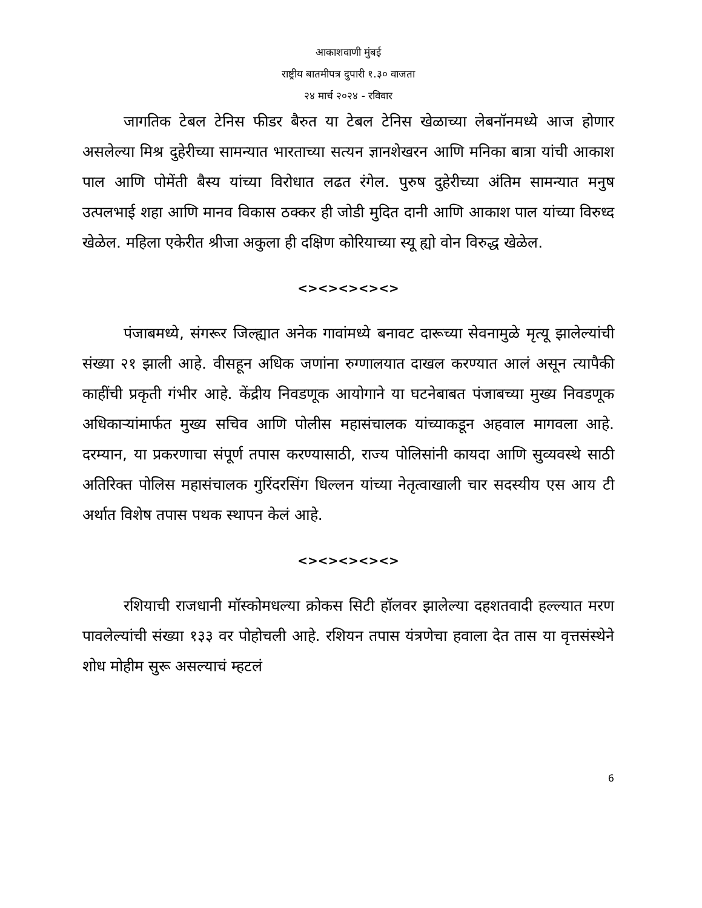आकाशवाणी मुंबई
राष्ट्रीय बातमीपत्र दुपारी १.३० वाजता
२४ मार्च २०२४ - रविवार
जागतिक टेबल टेनिस फीडर बैरुत या टेबल टेनिस खेळाच्या लेबनॉनमध्ये आज होणार असलेल्या मिश्र दुहेरीच्या सामन्यात भारताच्या सत्यन ज्ञानशेखरन आणि मनिका बात्रा यांची आकाश पाल आणि पोमेंती बैस्य यांच्या विरोधात लढत रंगेल. पुरुष दुहेरीच्या अंतिम सामन्यात मनुष उत्पलभाई शहा आणि मानव विकास ठक्कर ही जोडी मुदित दानी आणि आकाश पाल यांच्या विरुध्द खेळेल. महिला एकेरीत श्रीजा अकुला ही दक्षिण कोरियाच्या स्यू ह्यो वोन विरुद्ध खेळेल.
<><><><><>
पंजाबमध्ये, संगरूर जिल्ह्यात अनेक गावांमध्ये बनावट दारूच्या सेवनामुळे मृत्यू झालेल्यांची संख्या २१ झाली आहे. वीसहून अधिक जणांना रुग्णालयात दाखल करण्यात आलं असून त्यापैकी काहींची प्रकृती गंभीर आहे. केंद्रीय निवडणूक आयोगाने या घटनेबाबत पंजाबच्या मुख्य निवडणूक अधिकाऱ्यांमार्फत मुख्य सचिव आणि पोलीस महासंचालक यांच्याकडून अहवाल मागवला आहे. दरम्यान, या प्रकरणाचा संपूर्ण तपास करण्यासाठी, राज्य पोलिसांनी कायदा आणि सुव्यवस्थे साठी अतिरिक्त पोलिस महासंचालक गुरिंदरसिंग धिल्लन यांच्या नेतृत्वाखाली चार सदस्यीय एस आय टी अर्थात विशेष तपास पथक स्थापन केलं आहे.
<><><><><>
रशियाची राजधानी मॉस्कोमधल्या क्रोकस सिटी हॉलवर झालेल्या दहशतवादी हल्ल्यात मरण पावलेल्यांची संख्या १३३ वर पोहोचली आहे. रशियन तपास यंत्रणेचा हवाला देत तास या वृत्तसंस्थेने शोध मोहीम सुरू असल्याचं म्हटलं
6